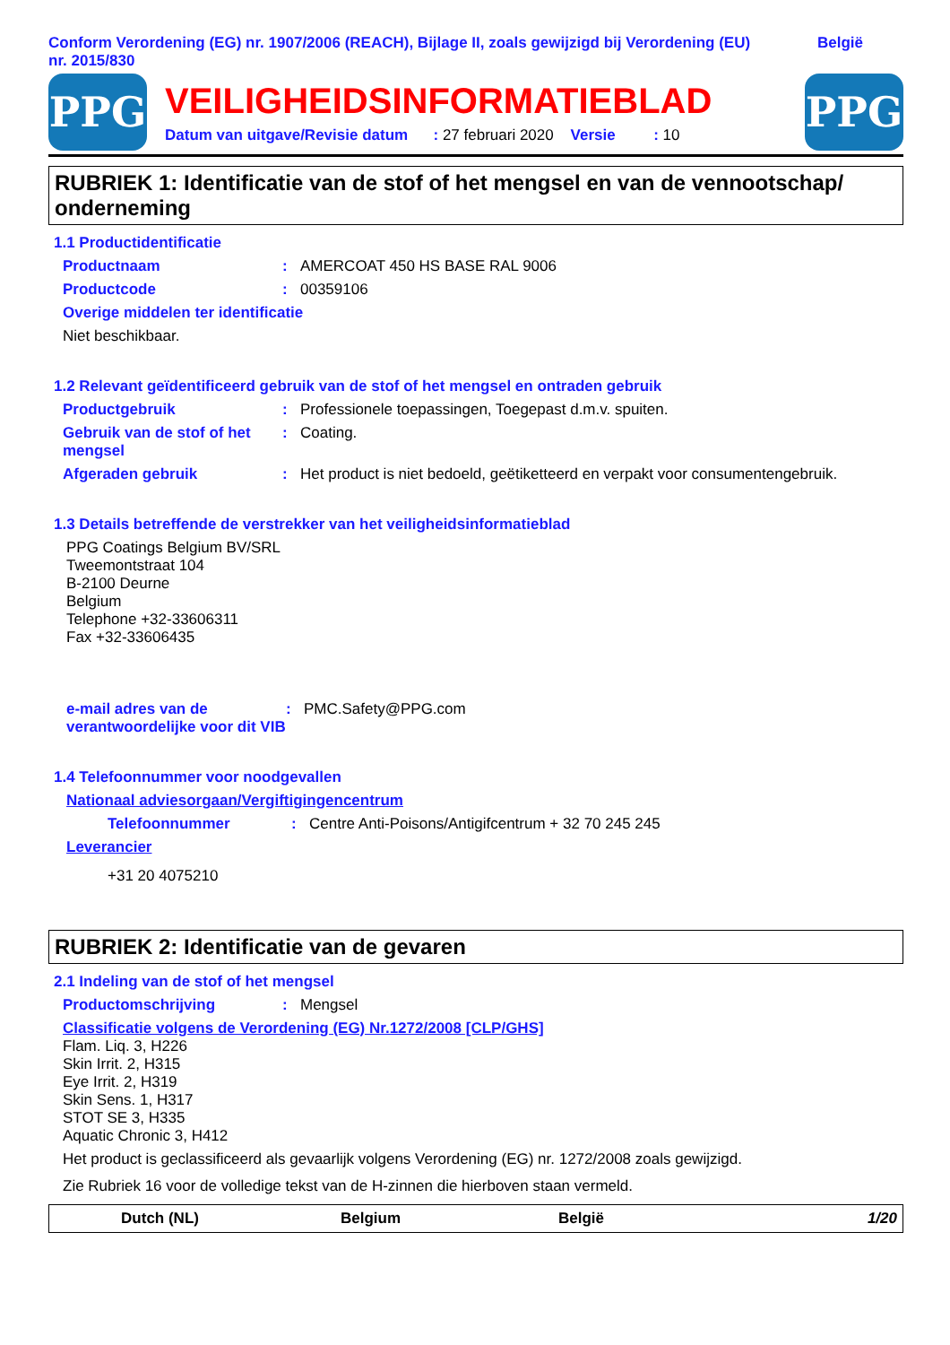Conform Verordening (EG) nr. 1907/2006 (REACH), Bijlage II, zoals gewijzigd bij Verordening (EU) nr. 2015/830
België
PPG
VEILIGHEIDSINFORMATIEBLAD
Datum van uitgave/Revisie datum : 27 februari 2020 Versie : 10
PPG
RUBRIEK 1: Identificatie van de stof of het mengsel en van de vennootschap/ onderneming
1.1 Productidentificatie
Productnaam : AMERCOAT 450 HS BASE RAL 9006
Productcode : 00359106
Overige middelen ter identificatie
Niet beschikbaar.
1.2 Relevant geïdentificeerd gebruik van de stof of het mengsel en ontraden gebruik
Productgebruik : Professionele toepassingen, Toegepast d.m.v. spuiten.
Gebruik van de stof of het mengsel
: Coating.
Afgeraden gebruik : Het product is niet bedoeld, geëtiketteerd en verpakt voor consumentengebruik.
1.3 Details betreffende de verstrekker van het veiligheidsinformatieblad
PPG Coatings Belgium BV/SRL
Tweemontstraat 104
B-2100 Deurne
Belgium
Telephone +32-33606311
Fax +32-33606435
e-mail adres van de verantwoordelijke voor dit VIB
: PMC.Safety@PPG.com
1.4 Telefoonnummer voor noodgevallen
Nationaal adviesorgaan/Vergiftigingencentrum
Telefoonnummer : Centre Anti-Poisons/Antigifcentrum + 32 70 245 245
Leverancier
+31 20 4075210
RUBRIEK 2: Identificatie van de gevaren
2.1 Indeling van de stof of het mengsel
Productomschrijving : Mengsel
Classificatie volgens de Verordening (EG) Nr.1272/2008 [CLP/GHS]
Flam. Liq. 3, H226
Skin Irrit. 2, H315
Eye Irrit. 2, H319
Skin Sens. 1, H317
STOT SE 3, H335
Aquatic Chronic 3, H412
Het product is geclassificeerd als gevaarlijk volgens Verordening (EG) nr. 1272/2008 zoals gewijzigd.
Zie Rubriek 16 voor de volledige tekst van de H-zinnen die hierboven staan vermeld.
Dutch (NL) Belgium België 1/20